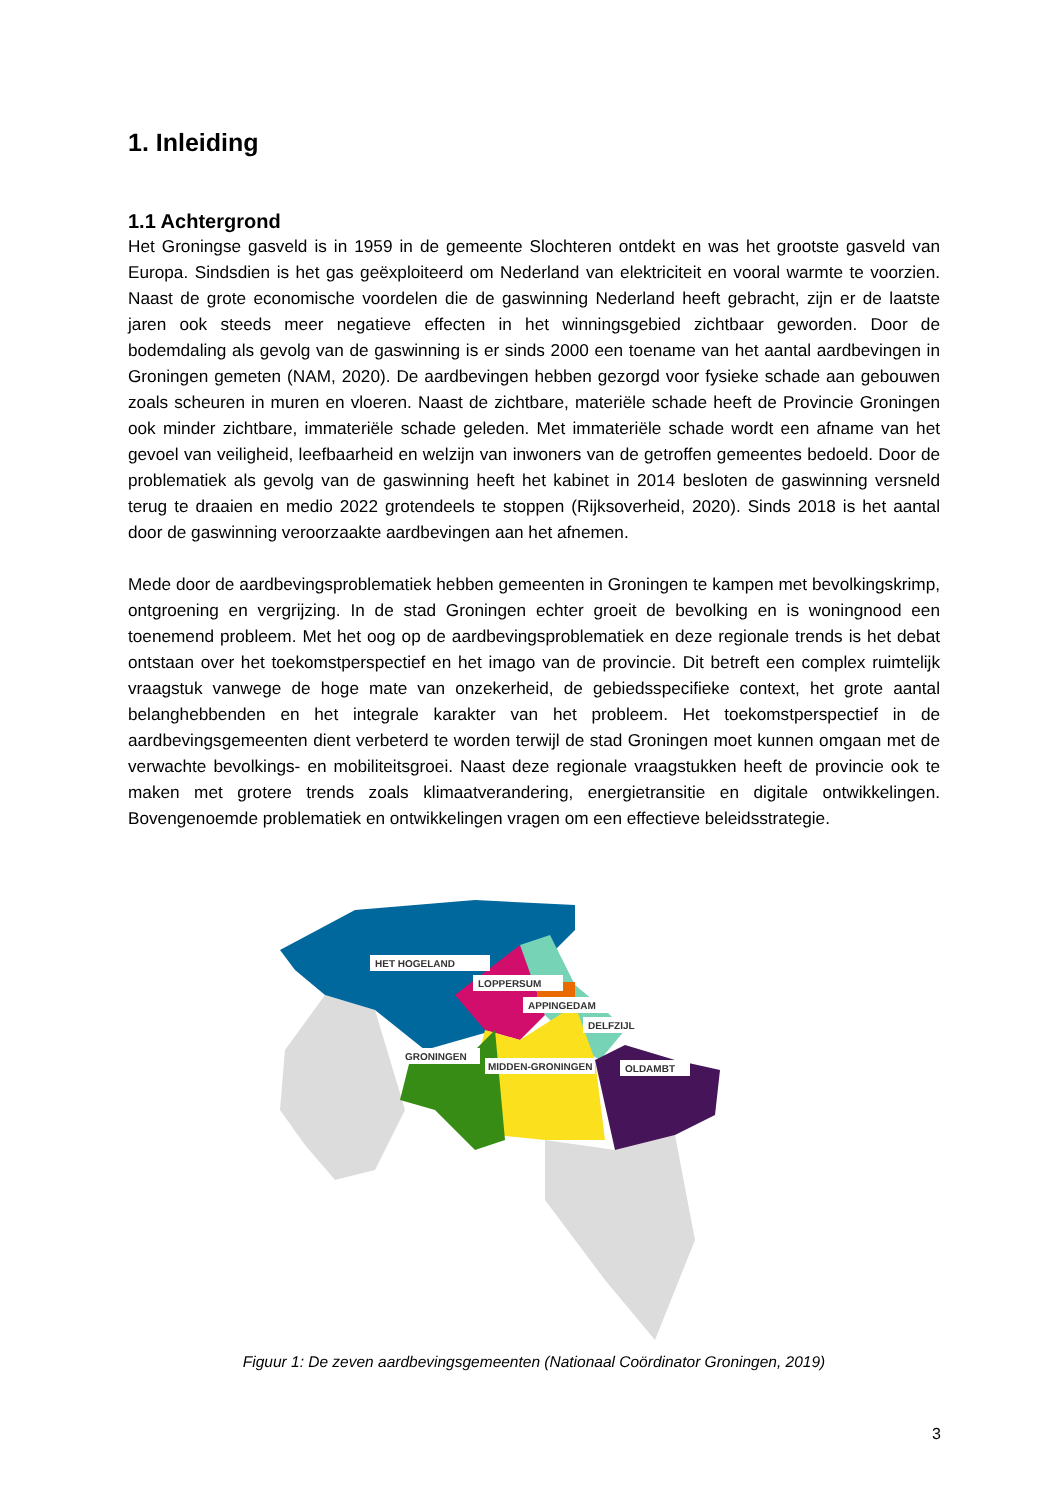1. Inleiding
1.1 Achtergrond
Het Groningse gasveld is in 1959 in de gemeente Slochteren ontdekt en was het grootste gasveld van Europa. Sindsdien is het gas geëxploiteerd om Nederland van elektriciteit en vooral warmte te voorzien. Naast de grote economische voordelen die de gaswinning Nederland heeft gebracht, zijn er de laatste jaren ook steeds meer negatieve effecten in het winningsgebied zichtbaar geworden. Door de bodemdaling als gevolg van de gaswinning is er sinds 2000 een toename van het aantal aardbevingen in Groningen gemeten (NAM, 2020). De aardbevingen hebben gezorgd voor fysieke schade aan gebouwen zoals scheuren in muren en vloeren. Naast de zichtbare, materiële schade heeft de Provincie Groningen ook minder zichtbare, immateriële schade geleden. Met immateriële schade wordt een afname van het gevoel van veiligheid, leefbaarheid en welzijn van inwoners van de getroffen gemeentes bedoeld. Door de problematiek als gevolg van de gaswinning heeft het kabinet in 2014 besloten de gaswinning versneld terug te draaien en medio 2022 grotendeels te stoppen (Rijksoverheid, 2020). Sinds 2018 is het aantal door de gaswinning veroorzaakte aardbevingen aan het afnemen.
Mede door de aardbevingsproblematiek hebben gemeenten in Groningen te kampen met bevolkingskrimp, ontgroening en vergrijzing. In de stad Groningen echter groeit de bevolking en is woningnood een toenemend probleem. Met het oog op de aardbevingsproblematiek en deze regionale trends is het debat ontstaan over het toekomstperspectief en het imago van de provincie. Dit betreft een complex ruimtelijk vraagstuk vanwege de hoge mate van onzekerheid, de gebiedsspecifieke context, het grote aantal belanghebbenden en het integrale karakter van het probleem. Het toekomstperspectief in de aardbevingsgemeenten dient verbeterd te worden terwijl de stad Groningen moet kunnen omgaan met de verwachte bevolkings- en mobiliteitsgroei. Naast deze regionale vraagstukken heeft de provincie ook te maken met grotere trends zoals klimaatverandering, energietransitie en digitale ontwikkelingen. Bovengenoemde problematiek en ontwikkelingen vragen om een effectieve beleidsstrategie.
HET HOGELAND
LOPPERSUM
APPINGEDAM
DELFZIJL
GRONINGEN
MIDDEN-GRONINGEN
OLDAMBT
Figuur 1: De zeven aardbevingsgemeenten (Nationaal Coördinator Groningen, 2019)
3